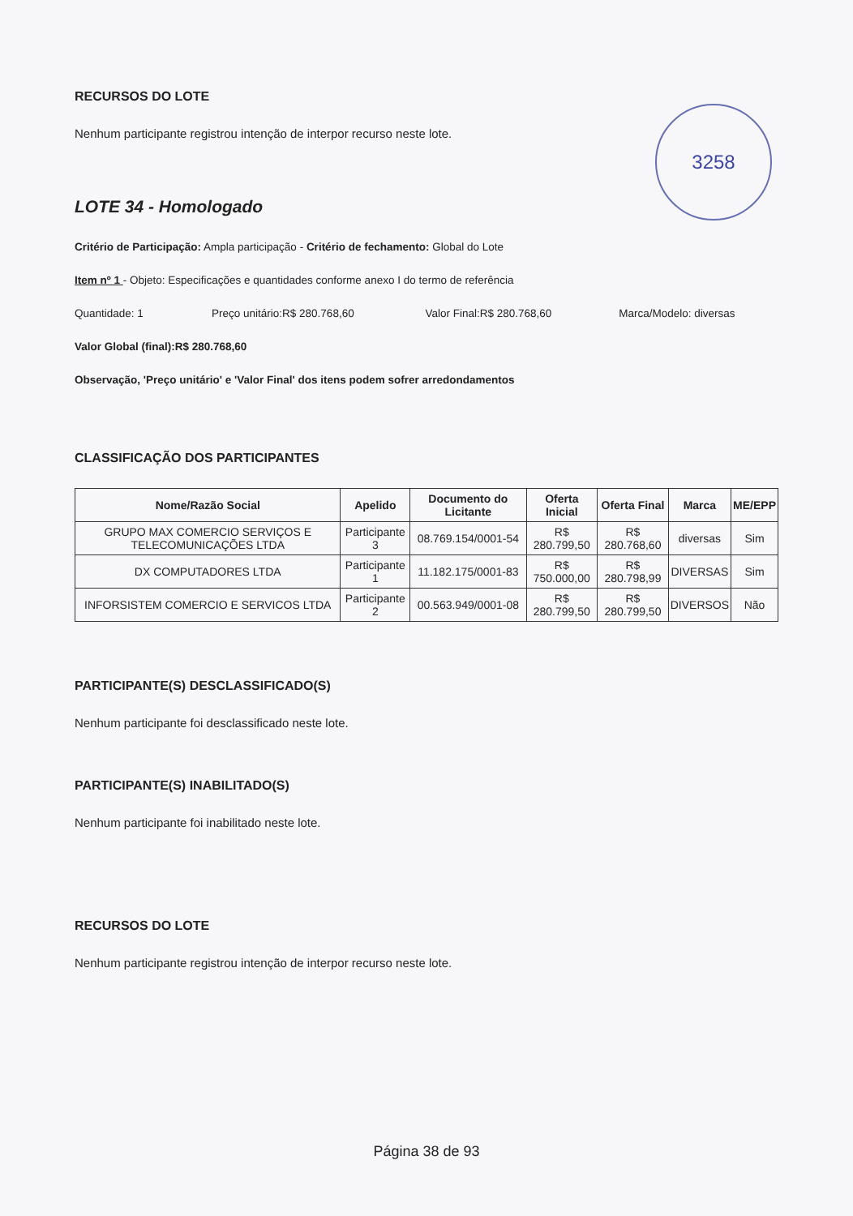3258
RECURSOS DO LOTE
Nenhum participante registrou intenção de interpor recurso neste lote.
LOTE 34 - Homologado
Critério de Participação: Ampla participação - Critério de fechamento: Global do Lote
Item nº 1 - Objeto: Especificações e quantidades conforme anexo I do termo de referência
Quantidade: 1 Preço unitário:R$ 280.768,60 Valor Final:R$ 280.768,60 Marca/Modelo: diversas
Valor Global (final):R$ 280.768,60
Observação, 'Preço unitário' e 'Valor Final' dos itens podem sofrer arredondamentos
CLASSIFICAÇÃO DOS PARTICIPANTES
| Nome/Razão Social | Apelido | Documento do Licitante | Oferta Inicial | Oferta Final | Marca | ME/EPP |
| --- | --- | --- | --- | --- | --- | --- |
| GRUPO MAX COMERCIO SERVIÇOS E TELECOMUNICAÇÕES LTDA | Participante 3 | 08.769.154/0001-54 | R$ 280.799,50 | R$ 280.768,60 | diversas | Sim |
| DX COMPUTADORES LTDA | Participante 1 | 11.182.175/0001-83 | R$ 750.000,00 | R$ 280.798,99 | DIVERSAS | Sim |
| INFORSISTEM COMERCIO E SERVICOS LTDA | Participante 2 | 00.563.949/0001-08 | R$ 280.799,50 | R$ 280.799,50 | DIVERSOS | Não |
PARTICIPANTE(S) DESCLASSIFICADO(S)
Nenhum participante foi desclassificado neste lote.
PARTICIPANTE(S) INABILITADO(S)
Nenhum participante foi inabilitado neste lote.
RECURSOS DO LOTE
Nenhum participante registrou intenção de interpor recurso neste lote.
Página 38 de 93